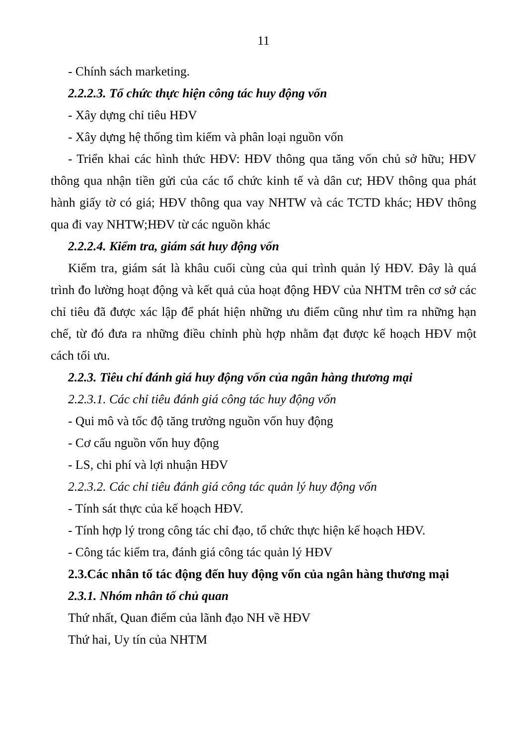11
- Chính sách marketing.
2.2.2.3. Tổ chức thực hiện công tác huy động vốn
- Xây dựng chỉ tiêu HĐV
- Xây dựng hệ thống tìm kiếm và phân loại nguồn vốn
- Triển khai các hình thức HĐV: HĐV thông qua tăng vốn chủ sở hữu; HĐV thông qua nhận tiền gửi của các tổ chức kinh tế và dân cư; HĐV thông qua phát hành giấy tờ có giá; HĐV thông qua vay NHTW và các TCTD khác; HĐV thông qua đi vay NHTW;HĐV từ các nguồn khác
2.2.2.4. Kiểm tra, giám sát huy động vốn
Kiểm tra, giám sát là khâu cuối cùng của qui trình quản lý HĐV. Đây là quá trình đo lường hoạt động và kết quả của hoạt động HĐV của NHTM trên cơ sở các chỉ tiêu đã được xác lập để phát hiện những ưu điểm cũng như tìm ra những hạn chế, từ đó đưa ra những điều chỉnh phù hợp nhằm đạt được kế hoạch HĐV một cách tối ưu.
2.2.3. Tiêu chí đánh giá huy động vốn của ngân hàng thương mại
2.2.3.1. Các chỉ tiêu đánh giá công tác huy động vốn
- Qui mô và tốc độ tăng trưởng nguồn vốn huy động
- Cơ cấu nguồn vốn huy động
- LS, chi phí và lợi nhuận HĐV
2.2.3.2. Các chỉ tiêu đánh giá công tác quản lý huy động vốn
- Tính sát thực của kế hoạch HĐV.
- Tính hợp lý trong công tác chỉ đạo, tổ chức thực hiện kế hoạch HĐV.
- Công tác kiểm tra, đánh giá công tác quản lý HĐV
2.3.Các nhân tố tác động đến huy động vốn của ngân hàng thương mại
2.3.1. Nhóm nhân tố chủ quan
Thứ nhất, Quan điểm của lãnh đạo NH về HĐV
Thứ hai, Uy tín của NHTM